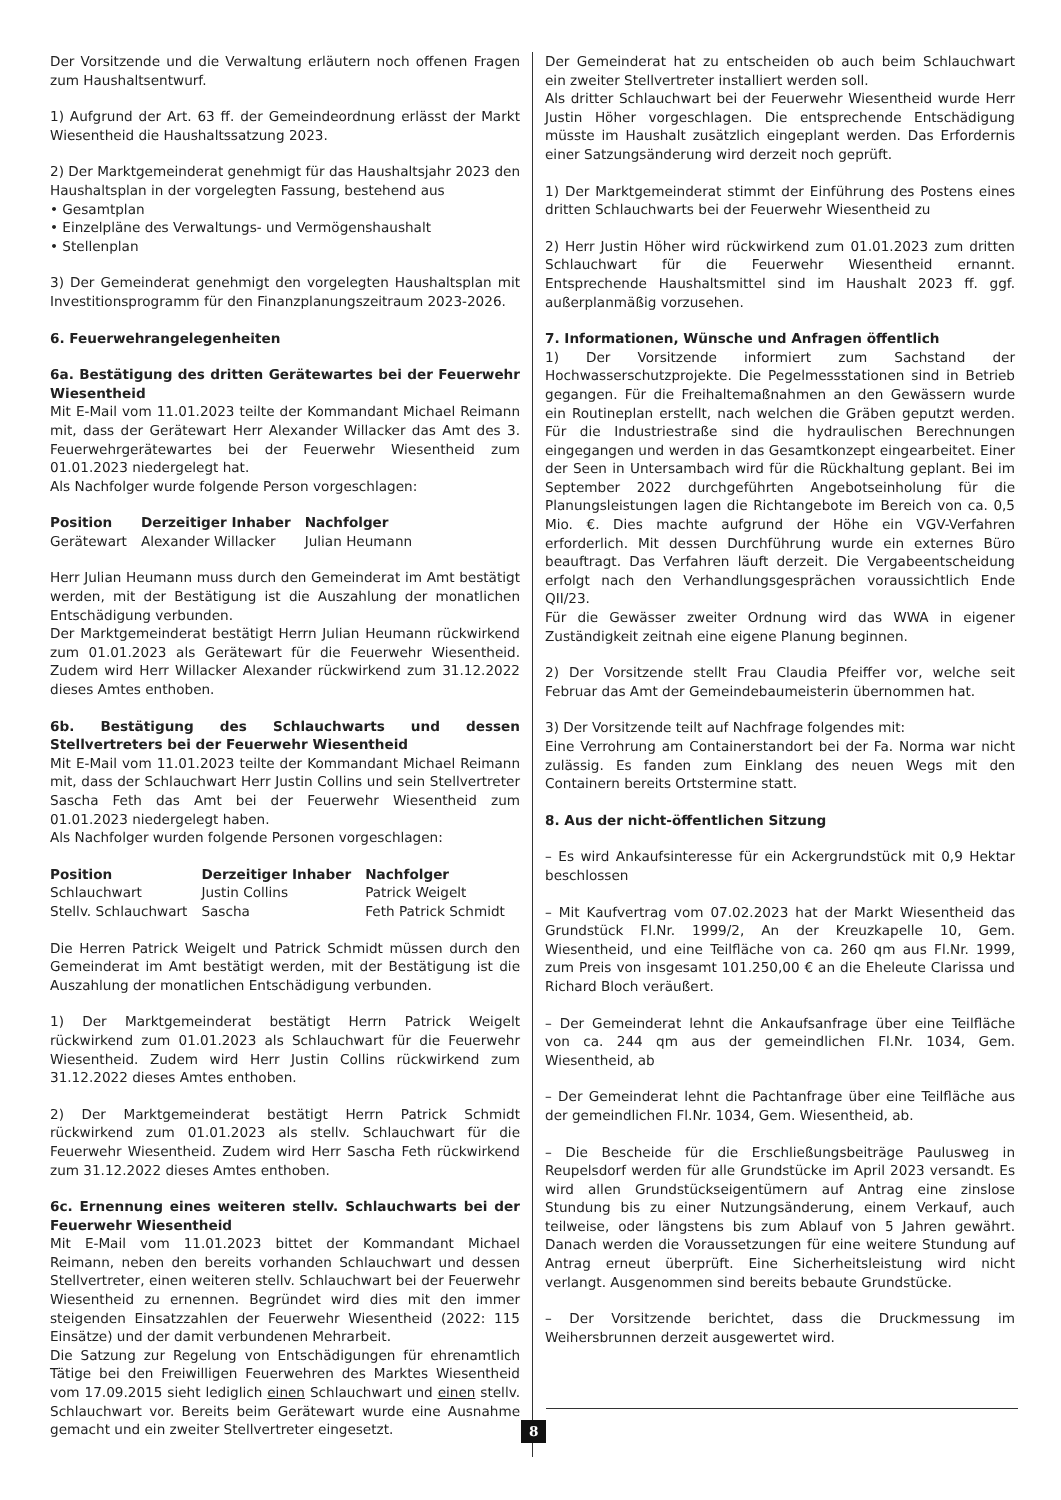Der Vorsitzende und die Verwaltung erläutern noch offenen Fragen zum Haushaltsentwurf.
1) Aufgrund der Art. 63 ff. der Gemeindeordnung erlässt der Markt Wiesentheid die Haushaltssatzung 2023.
2) Der Marktgemeinderat genehmigt für das Haushaltsjahr 2023 den Haushaltsplan in der vorgelegten Fassung, bestehend aus
• Gesamtplan
• Einzelpläne des Verwaltungs- und Vermögenshaushalt
• Stellenplan
3) Der Gemeinderat genehmigt den vorgelegten Haushaltsplan mit Investitionsprogramm für den Finanzplanungszeitraum 2023-2026.
6. Feuerwehrangelegenheiten
6a. Bestätigung des dritten Gerätewartes bei der Feuerwehr Wiesentheid
Mit E-Mail vom 11.01.2023 teilte der Kommandant Michael Reimann mit, dass der Gerätewart Herr Alexander Willacker das Amt des 3. Feuerwehrgerätewartes bei der Feuerwehr Wiesentheid zum 01.01.2023 niedergelegt hat.
Als Nachfolger wurde folgende Person vorgeschlagen:
| Position | Derzeitiger Inhaber | Nachfolger |
| --- | --- | --- |
| Gerätewart | Alexander Willacker | Julian Heumann |
Herr Julian Heumann muss durch den Gemeinderat im Amt bestätigt werden, mit der Bestätigung ist die Auszahlung der monatlichen Entschädigung verbunden.
Der Marktgemeinderat bestätigt Herrn Julian Heumann rückwirkend zum 01.01.2023 als Gerätewart für die Feuerwehr Wiesentheid. Zudem wird Herr Willacker Alexander rückwirkend zum 31.12.2022 dieses Amtes enthoben.
6b. Bestätigung des Schlauchwarts und dessen Stellvertreters bei der Feuerwehr Wiesentheid
Mit E-Mail vom 11.01.2023 teilte der Kommandant Michael Reimann mit, dass der Schlauchwart Herr Justin Collins und sein Stellvertreter Sascha Feth das Amt bei der Feuerwehr Wiesentheid zum 01.01.2023 niedergelegt haben.
Als Nachfolger wurden folgende Personen vorgeschlagen:
| Position | Derzeitiger Inhaber | Nachfolger |
| --- | --- | --- |
| Schlauchwart | Justin Collins | Patrick Weigelt |
| Stellv. Schlauchwart | Sascha | Feth Patrick Schmidt |
Die Herren Patrick Weigelt und Patrick Schmidt müssen durch den Gemeinderat im Amt bestätigt werden, mit der Bestätigung ist die Auszahlung der monatlichen Entschädigung verbunden.
1) Der Marktgemeinderat bestätigt Herrn Patrick Weigelt rückwirkend zum 01.01.2023 als Schlauchwart für die Feuerwehr Wiesentheid. Zudem wird Herr Justin Collins rückwirkend zum 31.12.2022 dieses Amtes enthoben.
2) Der Marktgemeinderat bestätigt Herrn Patrick Schmidt rückwirkend zum 01.01.2023 als stellv. Schlauchwart für die Feuerwehr Wiesentheid. Zudem wird Herr Sascha Feth rückwirkend zum 31.12.2022 dieses Amtes enthoben.
6c. Ernennung eines weiteren stellv. Schlauchwarts bei der Feuerwehr Wiesentheid
Mit E-Mail vom 11.01.2023 bittet der Kommandant Michael Reimann, neben den bereits vorhanden Schlauchwart und dessen Stellvertreter, einen weiteren stellv. Schlauchwart bei der Feuerwehr Wiesentheid zu ernennen. Begründet wird dies mit den immer steigenden Einsatzzahlen der Feuerwehr Wiesentheid (2022: 115 Einsätze) und der damit verbundenen Mehrarbeit.
Die Satzung zur Regelung von Entschädigungen für ehrenamtlich Tätige bei den Freiwilligen Feuerwehren des Marktes Wiesentheid vom 17.09.2015 sieht lediglich einen Schlauchwart und einen stellv. Schlauchwart vor. Bereits beim Gerätewart wurde eine Ausnahme gemacht und ein zweiter Stellvertreter eingesetzt.
Der Gemeinderat hat zu entscheiden ob auch beim Schlauchwart ein zweiter Stellvertreter installiert werden soll.
Als dritter Schlauchwart bei der Feuerwehr Wiesentheid wurde Herr Justin Höher vorgeschlagen. Die entsprechende Entschädigung müsste im Haushalt zusätzlich eingeplant werden. Das Erfordernis einer Satzungsänderung wird derzeit noch geprüft.
1) Der Marktgemeinderat stimmt der Einführung des Postens eines dritten Schlauchwarts bei der Feuerwehr Wiesentheid zu
2) Herr Justin Höher wird rückwirkend zum 01.01.2023 zum dritten Schlauchwart für die Feuerwehr Wiesentheid ernannt. Entsprechende Haushaltsmittel sind im Haushalt 2023 ff. ggf. außerplanmäßig vorzusehen.
7. Informationen, Wünsche und Anfragen öffentlich
1) Der Vorsitzende informiert zum Sachstand der Hochwasserschutzprojekte. Die Pegelmessstationen sind in Betrieb gegangen. Für die Freihaltemaßnahmen an den Gewässern wurde ein Routineplan erstellt, nach welchen die Gräben geputzt werden. Für die Industriestraße sind die hydraulischen Berechnungen eingegangen und werden in das Gesamtkonzept eingearbeitet. Einer der Seen in Untersambach wird für die Rückhaltung geplant. Bei im September 2022 durchgeführten Angebotseinholung für die Planungsleistungen lagen die Richtangebote im Bereich von ca. 0,5 Mio. €. Dies machte aufgrund der Höhe ein VGV-Verfahren erforderlich. Mit dessen Durchführung wurde ein externes Büro beauftragt. Das Verfahren läuft derzeit. Die Vergabeentscheidung erfolgt nach den Verhandlungsgesprächen voraussichtlich Ende QII/23.
Für die Gewässer zweiter Ordnung wird das WWA in eigener Zuständigkeit zeitnah eine eigene Planung beginnen.
2) Der Vorsitzende stellt Frau Claudia Pfeiffer vor, welche seit Februar das Amt der Gemeindebaumeisterin übernommen hat.
3) Der Vorsitzende teilt auf Nachfrage folgendes mit:
Eine Verrohrung am Containerstandort bei der Fa. Norma war nicht zulässig. Es fanden zum Einklang des neuen Wegs mit den Containern bereits Ortstermine statt.
8. Aus der nicht-öffentlichen Sitzung
– Es wird Ankaufsinteresse für ein Ackergrundstück mit 0,9 Hektar beschlossen
– Mit Kaufvertrag vom 07.02.2023 hat der Markt Wiesentheid das Grundstück Fl.Nr. 1999/2, An der Kreuzkapelle 10, Gem. Wiesentheid, und eine Teilfläche von ca. 260 qm aus Fl.Nr. 1999, zum Preis von insgesamt 101.250,00 € an die Eheleute Clarissa und Richard Bloch veräußert.
– Der Gemeinderat lehnt die Ankaufsanfrage über eine Teilfläche von ca. 244 qm aus der gemeindlichen Fl.Nr. 1034, Gem. Wiesentheid, ab
– Der Gemeinderat lehnt die Pachtanfrage über eine Teilfläche aus der gemeindlichen Fl.Nr. 1034, Gem. Wiesentheid, ab.
– Die Bescheide für die Erschließungsbeiträge Paulusweg in Reupelsdorf werden für alle Grundstücke im April 2023 versandt. Es wird allen Grundstückseigentümern auf Antrag eine zinslose Stundung bis zu einer Nutzungsänderung, einem Verkauf, auch teilweise, oder längstens bis zum Ablauf von 5 Jahren gewährt. Danach werden die Voraussetzungen für eine weitere Stundung auf Antrag erneut überprüft. Eine Sicherheitsleistung wird nicht verlangt. Ausgenommen sind bereits bebaute Grundstücke.
– Der Vorsitzende berichtet, dass die Druckmessung im Weihersbrunnen derzeit ausgewertet wird.
8